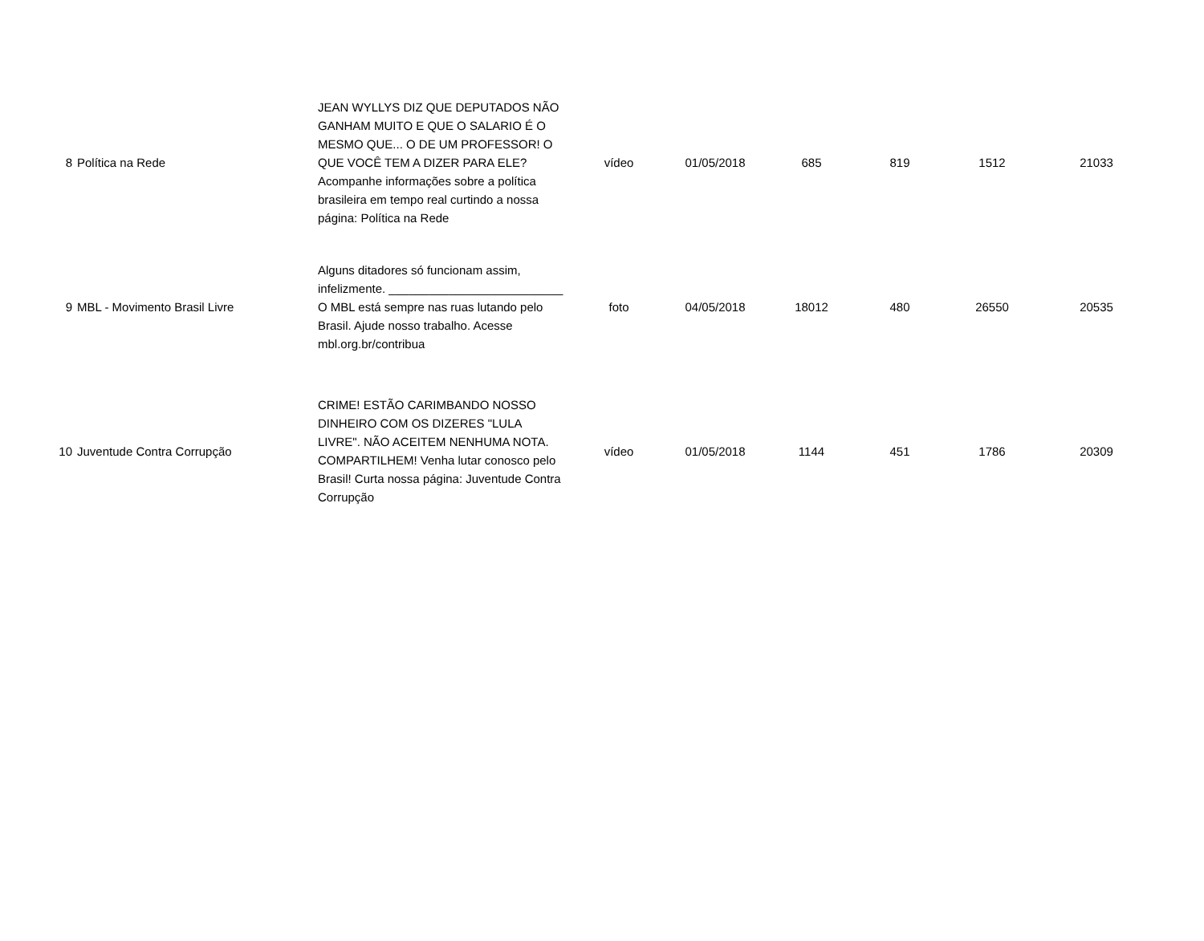| 8 | Política na Rede | JEAN WYLLYS DIZ QUE DEPUTADOS NÃO GANHAM MUITO E QUE O SALARIO É O MESMO QUE... O DE UM PROFESSOR! O QUE VOCÊ TEM A DIZER PARA ELE? Acompanhe informações sobre a política brasileira em tempo real curtindo a nossa página: Política na Rede | vídeo | 01/05/2018 | 685 | 819 | 1512 | 21033 |
| 9 | MBL - Movimento Brasil Livre | Alguns ditadores só funcionam assim, infelizmente. __________________________ O MBL está sempre nas ruas lutando pelo Brasil. Ajude nosso trabalho. Acesse mbl.org.br/contribua | foto | 04/05/2018 | 18012 | 480 | 26550 | 20535 |
| 10 | Juventude Contra Corrupção | CRIME! ESTÃO CARIMBANDO NOSSO DINHEIRO COM OS DIZERES "LULA LIVRE". NÃO ACEITEM NENHUMA NOTA. COMPARTILHEM! Venha lutar conosco pelo Brasil! Curta nossa página: Juventude Contra Corrupção | vídeo | 01/05/2018 | 1144 | 451 | 1786 | 20309 |